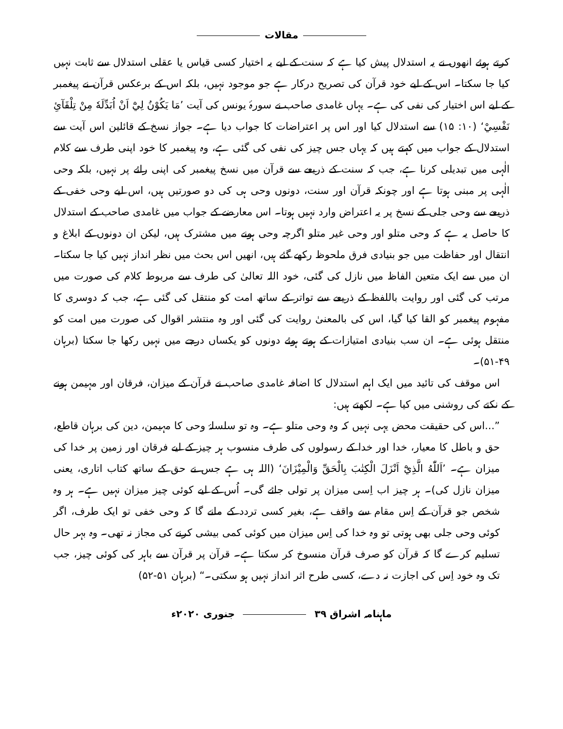مقالات
کرتے ہوئے انھوں نے یہ استدلال پیش کیا ہے کہ سنت کے لیے یہ اختیار کسی قیاس یا عقلی استدلال سے ثابت نہیں کیا جا سکتا۔ اس کے لیے خود قرآن کی تصریح درکار ہے جو موجود نہیں، بلکہ اس کے برعکس قرآن نے پیغمبر کے لیے اس اختیار کی نفی کی ہے۔ یہاں غامدی صاحب نے سورۂ یونس کی آیت ’مَا يَكُوْنُ لِيْٓ اَنْ اُبَدِّلَهٗ مِنْ تِلْقَآئِ نَفْسِيْ‘ (۱۰: ۱۵) سے استدلال کیا اور اس پر اعتراضات کا جواب دیا ہے۔ جواز نسخ کے قائلین اس آیت سے استدلال کے جواب میں کہتے ہیں کہ یہاں جس چیز کی نفی کی گئی ہے، وہ پیغمبر کا خود اپنی طرف سے کلام الٰہی میں تبدیلی کرنا ہے، جب کہ سنت کے ذریعے سے قرآن میں نسخ پیغمبر کی اپنی رائے پر نہیں، بلکہ وحی الٰہی پر مبنی ہوتا ہے اور چونکہ قرآن اور سنت، دونوں وحی ہی کی دو صورتیں ہیں، اس لیے وحی خفی کے ذریعے سے وحی جلی کے نسخ پر یہ اعتراض وارد نہیں ہوتا۔ اس معارضے کے جواب میں غامدی صاحب کے استدلال کا حاصل یہ ہے کہ وحی متلو اور وحی غیر متلو اگرچہ وحی ہونے میں مشترک ہیں، لیکن ان دونوں کے ابلاغ و انتقال اور حفاظت میں جو بنیادی فرق ملحوظ رکھے گئے ہیں، انھیں اس بحث میں نظر انداز نہیں کیا جا سکتا۔ ان میں سے ایک متعین الفاظ میں نازل کی گئی، خود اللہ تعالیٰ کی طرف سے مربوط کلام کی صورت میں مرتب کی گئی اور روایت باللفظ کے ذریعے سے تواتر کے ساتھ امت کو منتقل کی گئی ہے، جب کہ دوسری کا مفہوم پیغمبر کو القا کیا گیا، اس کی بالمعنیٰ روایت کی گئی اور وہ منتشر اقوال کی صورت میں امت کو منتقل ہوئی ہے۔ ان سب بنیادی امتیازات کے ہوتے ہوئے دونوں کو یکساں درجے میں نہیں رکھا جا سکتا (برہان ۴۹-۵۱)۔
اس موقف کی تائید میں ایک اہم استدلال کا اضافہ غامدی صاحب نے قرآن کے میزان، فرقان اور مہیمن ہونے کے نکتے کی روشنی میں کیا ہے۔ لکھتے ہیں:
”...اس کی حقیقت محض یہی نہیں کہ وہ وحی متلو ہے۔ وہ تو سلسلۂ وحی کا مہیمن، دین کی برہان قاطع، حق و باطل کا معیار، خدا اور خدا کے رسولوں کی طرف منسوب ہر چیز کے لیے فرقان اور زمین پر خدا کی میزان ہے۔ ’اَللّٰهُ الَّذِيْٓ اَنْزَلَ الْكِتٰبَ بِالْحَقِّ وَالْمِيْزَانَ‘ (اللہ ہی ہے جس نے حق کے ساتھ کتاب اتاری، یعنی میزان نازل کی)۔ ہر چیز اب اِسی میزان پر تولی جائے گی۔ اُس کے لیے کوئی چیز میزان نہیں ہے۔ ہر وہ شخص جو قرآن کے اِس مقام سے واقف ہے، بغیر کسی تردد کے مانے گا کہ وحی خفی تو ایک طرف، اگر کوئی وحی جلی بھی ہوتی تو وہ خدا کی اِس میزان میں کوئی کمی بیشی کرنے کی مجاز نہ تھی۔ وہ بہر حال تسلیم کرے گا کہ قرآن کو صرف قرآن منسوخ کر سکتا ہے۔ قرآن پر قرآن سے باہر کی کوئی چیز، جب تک وہ خود اِس کی اجازت نہ دے، کسی طرح اثر انداز نہیں ہو سکتی۔“ (برہان ۵۱-۵۲)
ماہنامہ اشراق ۳۹ جنوری ۲۰۲۰ء